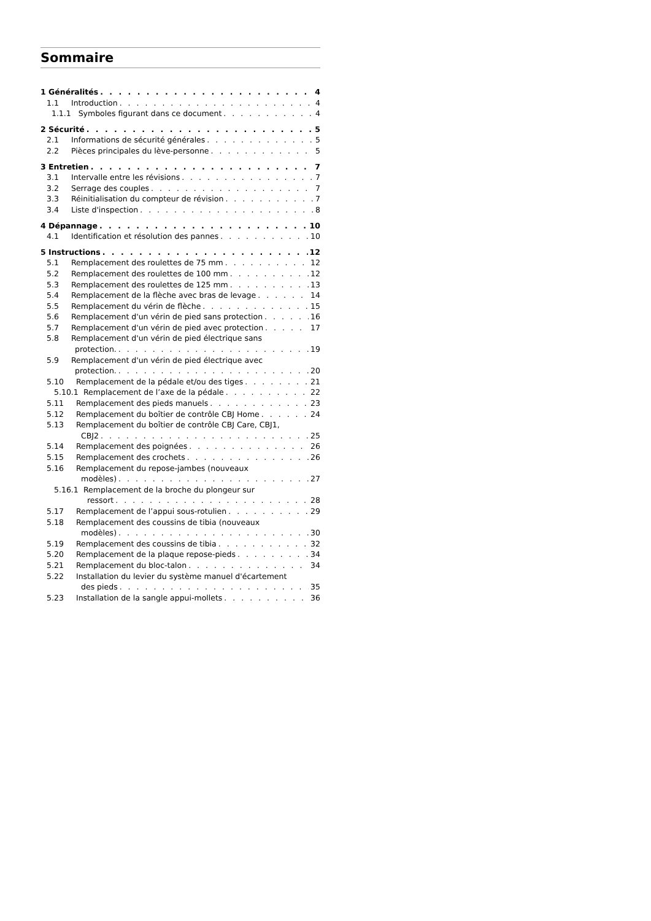Sommaire
1 Généralités 4
1.1 Introduction 4
1.1.1 Symboles figurant dans ce document 4
2 Sécurité 5
2.1 Informations de sécurité générales 5
2.2 Pièces principales du lève-personne 5
3 Entretien 7
3.1 Intervalle entre les révisions 7
3.2 Serrage des couples 7
3.3 Réinitialisation du compteur de révision 7
3.4 Liste d'inspection 8
4 Dépannage 10
4.1 Identification et résolution des pannes 10
5 Instructions 12
5.1 Remplacement des roulettes de 75 mm 12
5.2 Remplacement des roulettes de 100 mm 12
5.3 Remplacement des roulettes de 125 mm 13
5.4 Remplacement de la flèche avec bras de levage 14
5.5 Remplacement du vérin de flèche 15
5.6 Remplacement d'un vérin de pied sans protection 16
5.7 Remplacement d'un vérin de pied avec protection 17
5.8 Remplacement d'un vérin de pied électrique sans
protection. 19
5.9 Remplacement d'un vérin de pied électrique avec
protection. 20
5.10 Remplacement de la pédale et/ou des tiges 21
5.10.1 Remplacement de l’axe de la pédale 22
5.11 Remplacement des pieds manuels 23
5.12 Remplacement du boîtier de contrôle CBJ Home 24
5.13 Remplacement du boîtier de contrôle CBJ Care, CBJ1,
CBJ2 25
5.14 Remplacement des poignées 26
5.15 Remplacement des crochets 26
5.16 Remplacement du repose-jambes (nouveaux
modèles) 27
5.16.1 Remplacement de la broche du plongeur sur
ressort 28
5.17 Remplacement de l’appui sous-rotulien 29
5.18 Remplacement des coussins de tibia (nouveaux
modèles) 30
5.19 Remplacement des coussins de tibia 32
5.20 Remplacement de la plaque repose-pieds 34
5.21 Remplacement du bloc-talon 34
5.22 Installation du levier du système manuel d'écartement
des pieds 35
5.23 Installation de la sangle appui-mollets 36